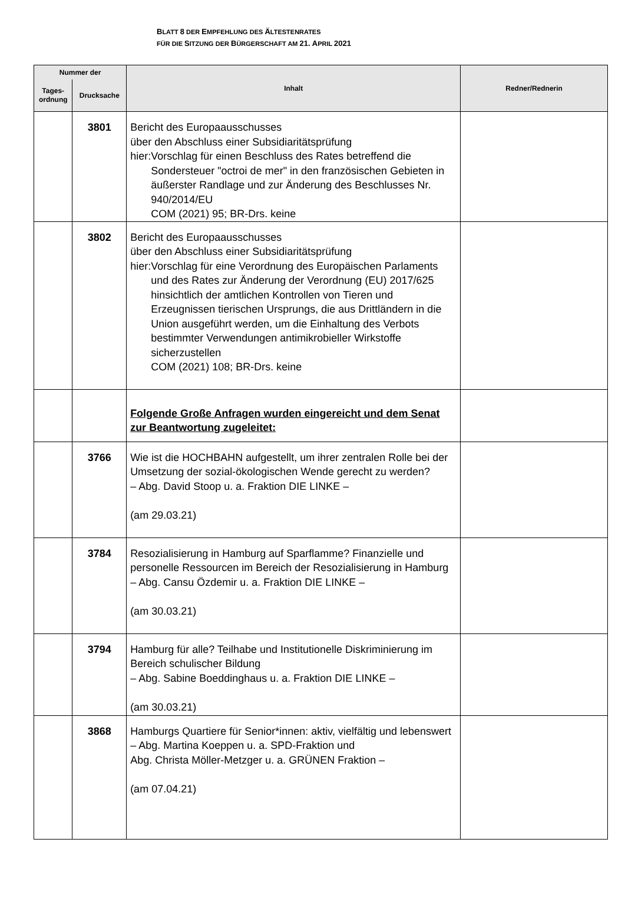BLATT 8 DER EMPFEHLUNG DES ÄLTESTENRATES
FÜR DIE SITZUNG DER BÜRGERSCHAFT AM 21. APRIL 2021
| Nummer der | | Inhalt | Redner/Rednerin |
| --- | --- | --- | --- |
| Tages- ordnung | Drucksache | | |
| | 3801 | Bericht des Europaausschusses über den Abschluss einer Subsidiaritätsprüfung hier: Vorschlag für einen Beschluss des Rates betreffend die Sondersteuer "octroi de mer" in den französischen Gebieten in äußerster Randlage und zur Änderung des Beschlusses Nr. 940/2014/EU COM (2021) 95; BR-Drs. keine | |
| | 3802 | Bericht des Europaausschusses über den Abschluss einer Subsidiaritätsprüfung hier: Vorschlag für eine Verordnung des Europäischen Parlaments und des Rates zur Änderung der Verordnung (EU) 2017/625 hinsichtlich der amtlichen Kontrollen von Tieren und Erzeugnissen tierischen Ursprungs, die aus Drittländern in die Union ausgeführt werden, um die Einhaltung des Verbots bestimmter Verwendungen antimikrobieller Wirkstoffe sicherzustellen COM (2021) 108; BR-Drs. keine | |
| | | Folgende Große Anfragen wurden eingereicht und dem Senat zur Beantwortung zugeleitet: | |
| | 3766 | Wie ist die HOCHBAHN aufgestellt, um ihrer zentralen Rolle bei der Umsetzung der sozial-ökologischen Wende gerecht zu werden? – Abg. David Stoop u. a. Fraktion DIE LINKE – (am 29.03.21) | |
| | 3784 | Resozialisierung in Hamburg auf Sparflamme? Finanzielle und personelle Ressourcen im Bereich der Resozialisierung in Hamburg – Abg. Cansu Özdemir u. a. Fraktion DIE LINKE – (am 30.03.21) | |
| | 3794 | Hamburg für alle? Teilhabe und Institutionelle Diskriminierung im Bereich schulischer Bildung – Abg. Sabine Boeddinghaus u. a. Fraktion DIE LINKE – (am 30.03.21) | |
| | 3868 | Hamburgs Quartiere für Senior*innen: aktiv, vielfältig und lebenswert – Abg. Martina Koeppen u. a. SPD-Fraktion und Abg. Christa Möller-Metzger u. a. GRÜNEN Fraktion – (am 07.04.21) | |